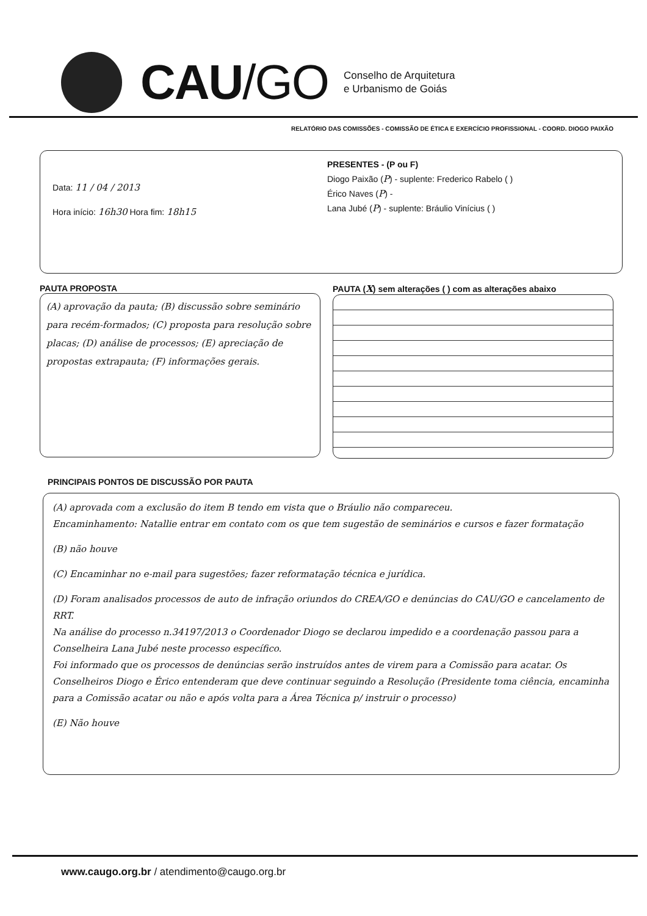CAU/GO
Conselho de Arquitetura
e Urbanismo de Goiás
RELATÓRIO DAS COMISSÕES - COMISSÃO DE ÉTICA E EXERCÍCIO PROFISSIONAL - COORD. DIOGO PAIXÃO
Data: 11 / 04 / 2013
Hora início: 16h30 Hora fim: 18h15
PRESENTES - (P ou F)
Diogo Paixão (P) - suplente: Frederico Rabelo ( )
Érico Naves (P) -
Lana Jubé (P) - suplente: Bráulio Vinícius ( )
PAUTA PROPOSTA
(A) aprovação da pauta; (B) discussão sobre seminário para recém-formados; (C) proposta para resolução sobre placas; (D) análise de processos; (E) apreciação de propostas extrapauta; (F) informações gerais.
PAUTA (X) sem alterações ( ) com as alterações abaixo
PRINCIPAIS PONTOS DE DISCUSSÃO POR PAUTA
(A) aprovada com a exclusão do item B tendo em vista que o Bráulio não compareceu.
Encaminhamento: Natallie entrar em contato com os que tem sugestão de seminários e cursos e fazer formatação
(B) não houve
(C) Encaminhar no e-mail para sugestões; fazer reformatação técnica e jurídica.
(D) Foram analisados processos de auto de infração oriundos do CREA/GO e denúncias do CAU/GO e cancelamento de RRT.
Na análise do processo n.34197/2013 o Coordenador Diogo se declarou impedido e a coordenação passou para a Conselheira Lana Jubé neste processo específico.
Foi informado que os processos de denúncias serão instruídos antes de virem para a Comissão para acatar. Os Conselheiros Diogo e Érico entenderam que deve continuar seguindo a Resolução (Presidente toma ciência, encaminha para a Comissão acatar ou não e após volta para a Área Técnica p/ instruir o processo)
(E) Não houve
www.caugo.org.br / atendimento@caugo.org.br